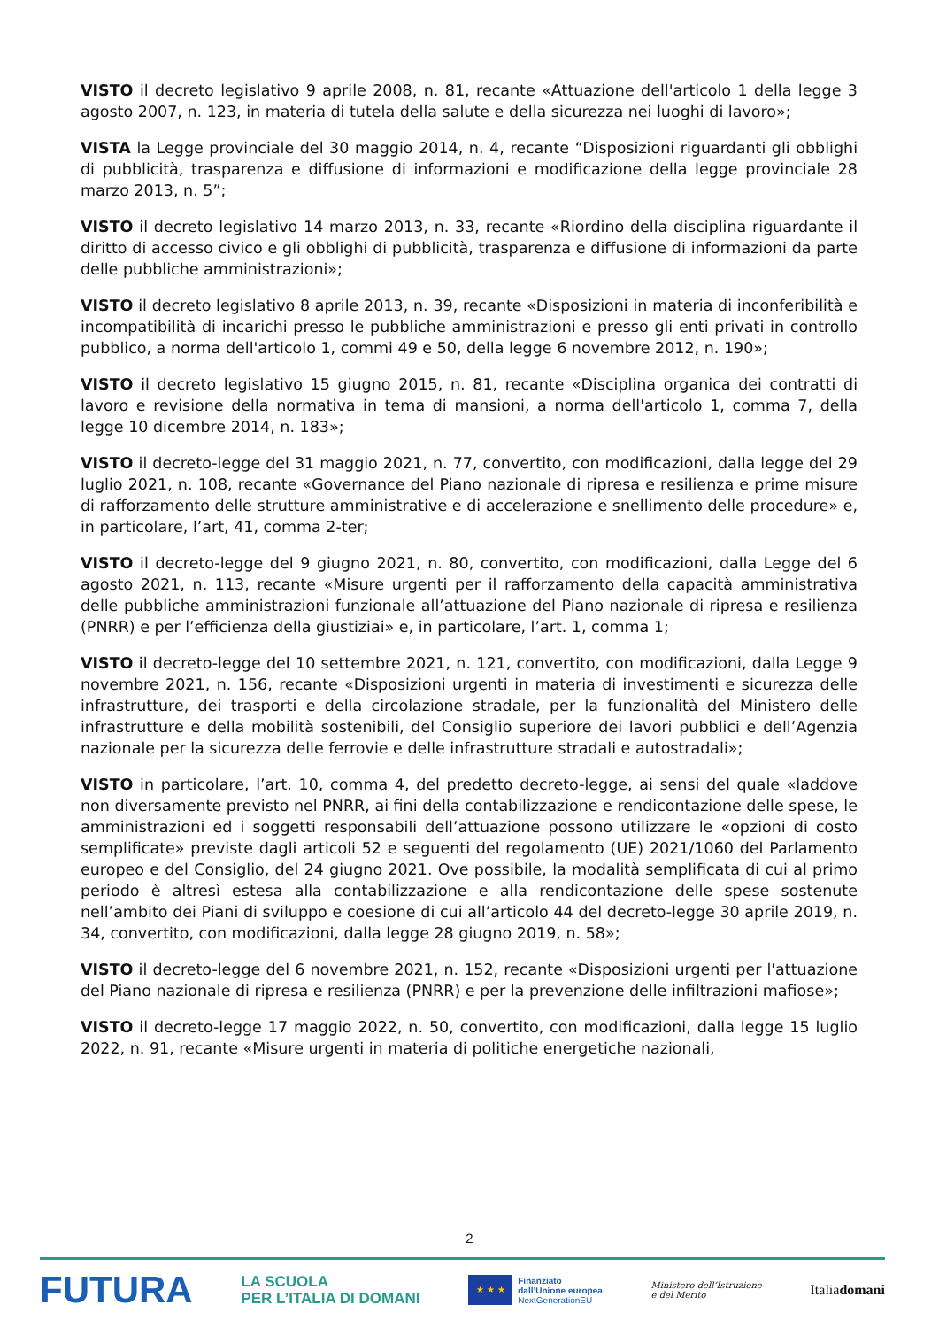VISTO il decreto legislativo 9 aprile 2008, n. 81, recante «Attuazione dell'articolo 1 della legge 3 agosto 2007, n. 123, in materia di tutela della salute e della sicurezza nei luoghi di lavoro»;
VISTA la Legge provinciale del 30 maggio 2014, n. 4, recante “Disposizioni riguardanti gli obblighi di pubblicità, trasparenza e diffusione di informazioni e modificazione della legge provinciale 28 marzo 2013, n. 5”;
VISTO il decreto legislativo 14 marzo 2013, n. 33, recante «Riordino della disciplina riguardante il diritto di accesso civico e gli obblighi di pubblicità, trasparenza e diffusione di informazioni da parte delle pubbliche amministrazioni»;
VISTO il decreto legislativo 8 aprile 2013, n. 39, recante «Disposizioni in materia di inconferibilità e incompatibilità di incarichi presso le pubbliche amministrazioni e presso gli enti privati in controllo pubblico, a norma dell'articolo 1, commi 49 e 50, della legge 6 novembre 2012, n. 190»;
VISTO il decreto legislativo 15 giugno 2015, n. 81, recante «Disciplina organica dei contratti di lavoro e revisione della normativa in tema di mansioni, a norma dell'articolo 1, comma 7, della legge 10 dicembre 2014, n. 183»;
VISTO il decreto-legge del 31 maggio 2021, n. 77, convertito, con modificazioni, dalla legge del 29 luglio 2021, n. 108, recante «Governance del Piano nazionale di ripresa e resilienza e prime misure di rafforzamento delle strutture amministrative e di accelerazione e snellimento delle procedure» e, in particolare, l’art, 41, comma 2-ter;
VISTO il decreto-legge del 9 giugno 2021, n. 80, convertito, con modificazioni, dalla Legge del 6 agosto 2021, n. 113, recante «Misure urgenti per il rafforzamento della capacità amministrativa delle pubbliche amministrazioni funzionale all’attuazione del Piano nazionale di ripresa e resilienza (PNRR) e per l’efficienza della giustiziai» e, in particolare, l’art. 1, comma 1;
VISTO il decreto-legge del 10 settembre 2021, n. 121, convertito, con modificazioni, dalla Legge 9 novembre 2021, n. 156, recante «Disposizioni urgenti in materia di investimenti e sicurezza delle infrastrutture, dei trasporti e della circolazione stradale, per la funzionalità del Ministero delle infrastrutture e della mobilità sostenibili, del Consiglio superiore dei lavori pubblici e dell’Agenzia nazionale per la sicurezza delle ferrovie e delle infrastrutture stradali e autostradali»;
VISTO in particolare, l’art. 10, comma 4, del predetto decreto-legge, ai sensi del quale «laddove non diversamente previsto nel PNRR, ai fini della contabilizzazione e rendicontazione delle spese, le amministrazioni ed i soggetti responsabili dell’attuazione possono utilizzare le «opzioni di costo semplificate» previste dagli articoli 52 e seguenti del regolamento (UE) 2021/1060 del Parlamento europeo e del Consiglio, del 24 giugno 2021. Ove possibile, la modalità semplificata di cui al primo periodo è altresì estesa alla contabilizzazione e alla rendicontazione delle spese sostenute nell’ambito dei Piani di sviluppo e coesione di cui all’articolo 44 del decreto-legge 30 aprile 2019, n. 34, convertito, con modificazioni, dalla legge 28 giugno 2019, n. 58»;
VISTO il decreto-legge del 6 novembre 2021, n. 152, recante «Disposizioni urgenti per l'attuazione del Piano nazionale di ripresa e resilienza (PNRR) e per la prevenzione delle infiltrazioni mafiose»;
VISTO il decreto-legge 17 maggio 2022, n. 50, convertito, con modificazioni, dalla legge 15 luglio 2022, n. 91, recante «Misure urgenti in materia di politiche energetiche nazionali,
2
FUTURA
LA SCUOLA
PER L’ITALIA DI DOMANI
★ ★ ★
Finanziato
dall’Unione europea
NextGenerationEU
Ministero dell’Istruzione
e del Merito
Italiadomani